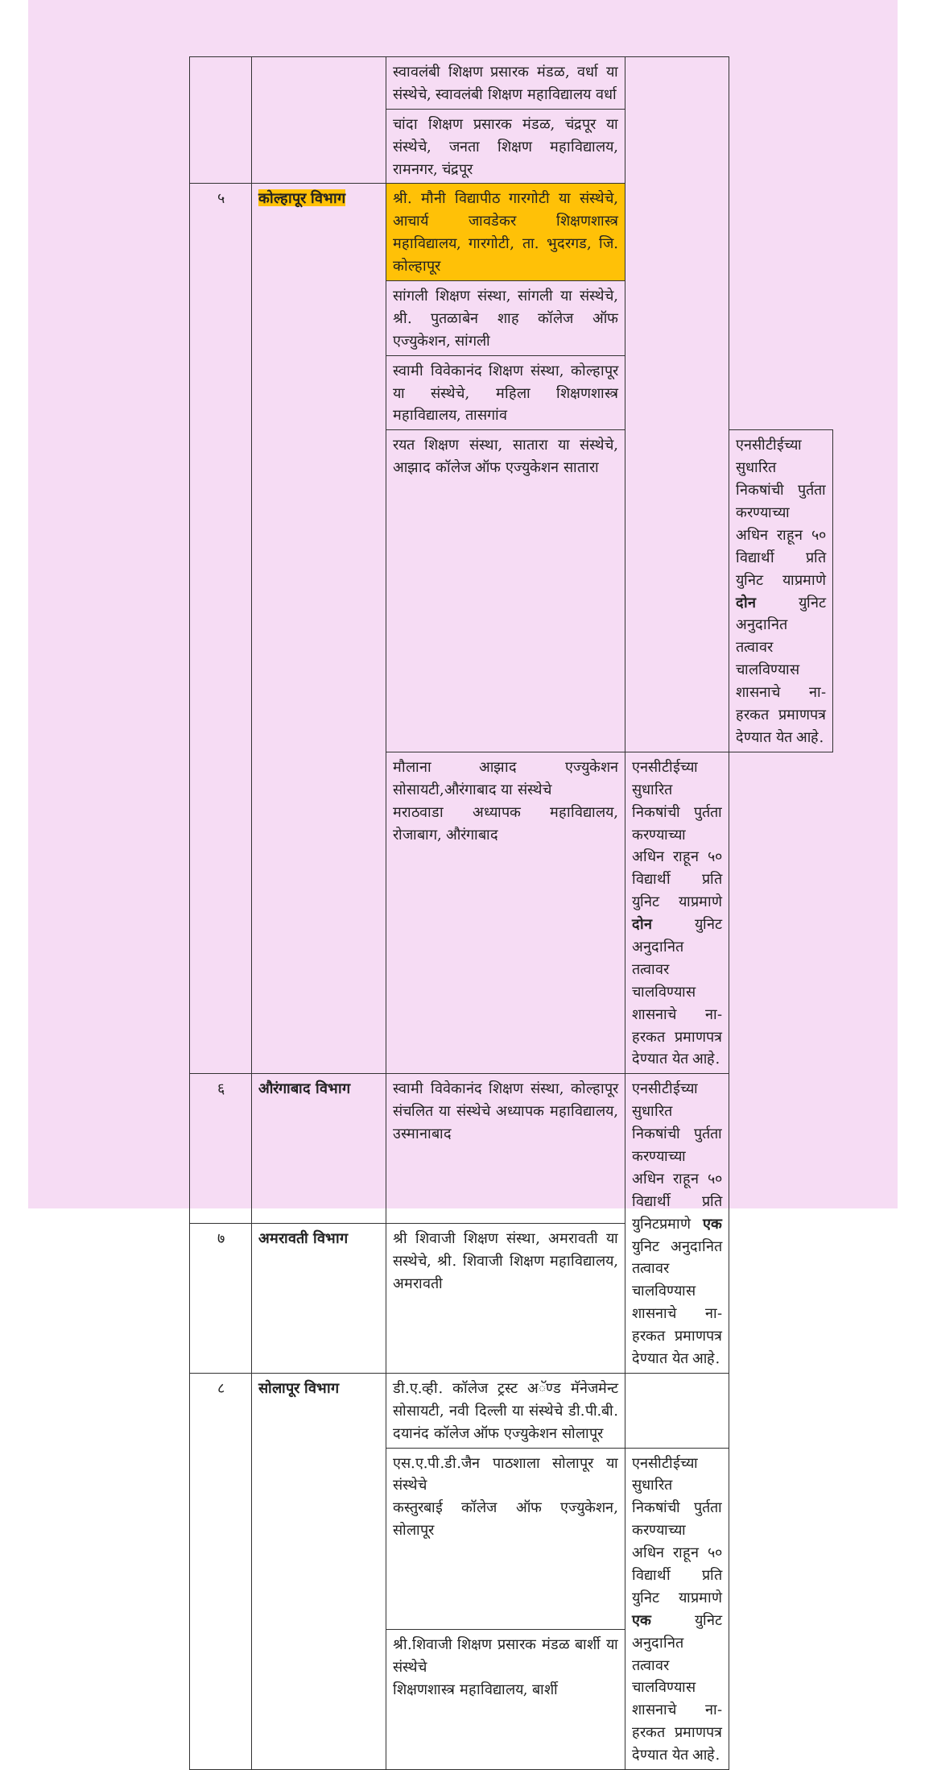| | | स्वावलंबी शिक्षण प्रसारक मंडळ, वर्धा या संस्थेचे, स्वावलंबी शिक्षण महाविद्यालय वर्धा | | |
| | | चांदा शिक्षण प्रसारक मंडळ, चंद्रपूर या संस्थेचे, जनता शिक्षण महाविद्यालय, रामनगर, चंद्रपूर | | |
| ५ | कोल्हापूर विभाग | श्री. मौनी विद्यापीठ गारगोटी या संस्थेचे, आचार्य जावडेकर शिक्षणशास्त्र महाविद्यालय, गारगोटी, ता. भुदरगड, जि. कोल्हापूर | | |
| | | सांगली शिक्षण संस्था, सांगली या संस्थेचे, श्री. पुतळाबेन शाह कॉलेज ऑफ एज्युकेशन, सांगली | | |
| | | स्वामी विवेकानंद शिक्षण संस्था, कोल्हापूर या संस्थेचे, महिला शिक्षणशास्त्र महाविद्यालय, तासगांव | | |
| | | रयत शिक्षण संस्था, सातारा या संस्थेचे, आझाद कॉलेज ऑफ एज्युकेशन सातारा | | एनसीटीईच्या सुधारित निकषांची पुर्तता करण्याच्या अधिन राहून ५० विद्यार्थी प्रति युनिट याप्रमाणे दोन युनिट अनुदानित तत्वावर चालविण्यास शासनाचे ना-हरकत प्रमाणपत्र देण्यात येत आहे. |
| | | मौलाना आझाद एज्युकेशन सोसायटी,औरंगाबाद या संस्थेचे मराठवाडा अध्यापक महाविद्यालय, रोजाबाग, औरंगाबाद | एनसीटीईच्या सुधारित निकषांची पुर्तता करण्याच्या अधिन राहून ५० विद्यार्थी प्रति युनिट याप्रमाणे दोन युनिट अनुदानित तत्वावर चालविण्यास शासनाचे ना-हरकत प्रमाणपत्र देण्यात येत आहे. | |
| ६ | औरंगाबाद विभाग | स्वामी विवेकानंद शिक्षण संस्था, कोल्हापूर संचलित या संस्थेचे अध्यापक महाविद्यालय, उस्मानाबाद | एनसीटीईच्या सुधारित निकषांची पुर्तता करण्याच्या अधिन राहून ५० विद्यार्थी प्रति युनिटप्रमाणे एक युनिट अनुदानित तत्वावर चालविण्यास शासनाचे ना-हरकत प्रमाणपत्र देण्यात येत आहे. | |
| ७ | अमरावती विभाग | श्री शिवाजी शिक्षण संस्था, अमरावती या सस्थेचे, श्री. शिवाजी शिक्षण महाविद्यालय, अमरावती | | |
| ८ | सोलापूर विभाग | डी.ए.व्ही. कॉलेज ट्रस्ट अॅण्ड मॅनेजमेन्ट सोसायटी, नवी दिल्ली या संस्थेचे डी.पी.बी. दयानंद कॉलेज ऑफ एज्युकेशन सोलापूर | | |
| | | एस.ए.पी.डी.जैन पाठशाला सोलापूर या संस्थेचे कस्तुरबाई कॉलेज ऑफ एज्युकेशन, सोलापूर | एनसीटीईच्या सुधारित निकषांची पुर्तता करण्याच्या अधिन राहून ५० विद्यार्थी प्रति युनिट याप्रमाणे एक युनिट अनुदानित तत्वावर चालविण्यास शासनाचे ना-हरकत प्रमाणपत्र देण्यात येत आहे. | |
| | | श्री.शिवाजी शिक्षण प्रसारक मंडळ बार्शी या संस्थेचे शिक्षणशास्त्र महाविद्यालय, बार्शी | | |